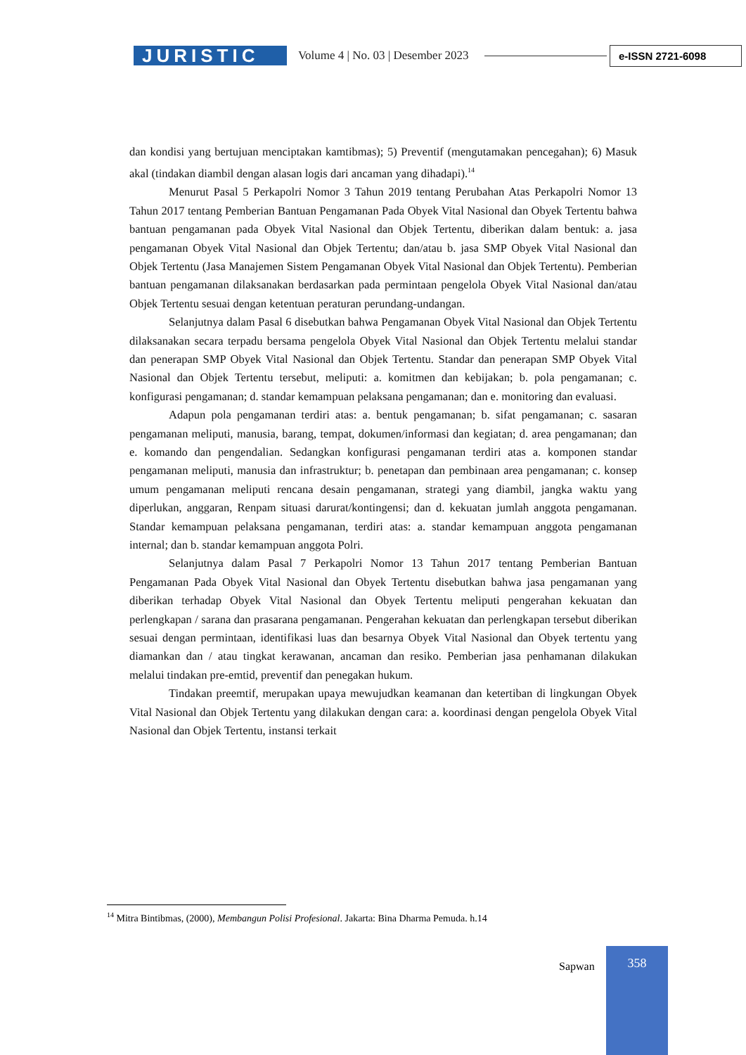JURISTIC
Volume 4 | No. 03 | Desember 2023
e-ISSN 2721-6098
dan kondisi yang bertujuan menciptakan kamtibmas); 5) Preventif (mengutamakan pencegahan); 6) Masuk akal (tindakan diambil dengan alasan logis dari ancaman yang dihadapi).<sup>14</sup>
Menurut Pasal 5 Perkapolri Nomor 3 Tahun 2019 tentang Perubahan Atas Perkapolri Nomor 13 Tahun 2017 tentang Pemberian Bantuan Pengamanan Pada Obyek Vital Nasional dan Obyek Tertentu bahwa bantuan pengamanan pada Obyek Vital Nasional dan Objek Tertentu, diberikan dalam bentuk: a. jasa pengamanan Obyek Vital Nasional dan Objek Tertentu; dan/atau b. jasa SMP Obyek Vital Nasional dan Objek Tertentu (Jasa Manajemen Sistem Pengamanan Obyek Vital Nasional dan Objek Tertentu). Pemberian bantuan pengamanan dilaksanakan berdasarkan pada permintaan pengelola Obyek Vital Nasional dan/atau Objek Tertentu sesuai dengan ketentuan peraturan perundang-undangan.
Selanjutnya dalam Pasal 6 disebutkan bahwa Pengamanan Obyek Vital Nasional dan Objek Tertentu dilaksanakan secara terpadu bersama pengelola Obyek Vital Nasional dan Objek Tertentu melalui standar dan penerapan SMP Obyek Vital Nasional dan Objek Tertentu. Standar dan penerapan SMP Obyek Vital Nasional dan Objek Tertentu tersebut, meliputi: a. komitmen dan kebijakan; b. pola pengamanan; c. konfigurasi pengamanan; d. standar kemampuan pelaksana pengamanan; dan e. monitoring dan evaluasi.
Adapun pola pengamanan terdiri atas: a. bentuk pengamanan; b. sifat pengamanan; c. sasaran pengamanan meliputi, manusia, barang, tempat, dokumen/informasi dan kegiatan; d. area pengamanan; dan e. komando dan pengendalian. Sedangkan konfigurasi pengamanan terdiri atas a. komponen standar pengamanan meliputi, manusia dan infrastruktur; b. penetapan dan pembinaan area pengamanan; c. konsep umum pengamanan meliputi rencana desain pengamanan, strategi yang diambil, jangka waktu yang diperlukan, anggaran, Renpam situasi darurat/kontingensi; dan d. kekuatan jumlah anggota pengamanan. Standar kemampuan pelaksana pengamanan, terdiri atas: a. standar kemampuan anggota pengamanan internal; dan b. standar kemampuan anggota Polri.
Selanjutnya dalam Pasal 7 Perkapolri Nomor 13 Tahun 2017 tentang Pemberian Bantuan Pengamanan Pada Obyek Vital Nasional dan Obyek Tertentu disebutkan bahwa jasa pengamanan yang diberikan terhadap Obyek Vital Nasional dan Obyek Tertentu meliputi pengerahan kekuatan dan perlengkapan / sarana dan prasarana pengamanan. Pengerahan kekuatan dan perlengkapan tersebut diberikan sesuai dengan permintaan, identifikasi luas dan besarnya Obyek Vital Nasional dan Obyek tertentu yang diamankan dan / atau tingkat kerawanan, ancaman dan resiko. Pemberian jasa penhamanan dilakukan melalui tindakan pre-emtid, preventif dan penegakan hukum.
Tindakan preemtif, merupakan upaya mewujudkan keamanan dan ketertiban di lingkungan Obyek Vital Nasional dan Objek Tertentu yang dilakukan dengan cara: a. koordinasi dengan pengelola Obyek Vital Nasional dan Objek Tertentu, instansi terkait
<sup>14</sup> Mitra Bintibmas, (2000), Membangun Polisi Profesional. Jakarta: Bina Dharma Pemuda. h.14
Sapwan
358